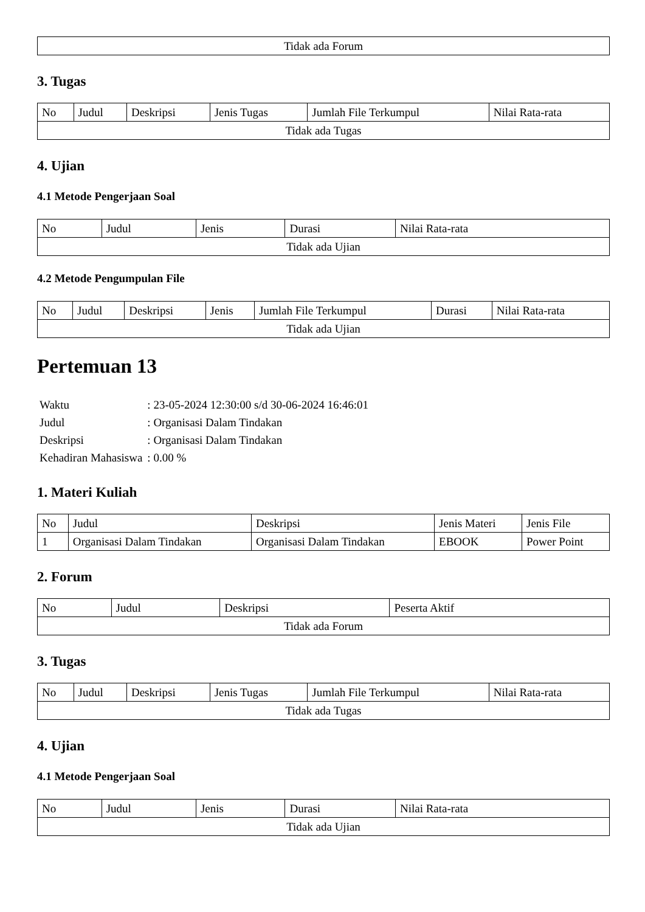| Tidak ada Forum |
3. Tugas
| No | Judul | Deskripsi | Jenis Tugas | Jumlah File Terkumpul | Nilai Rata-rata |
| --- | --- | --- | --- | --- | --- |
| Tidak ada Tugas | | | | | |
4. Ujian
4.1 Metode Pengerjaan Soal
| No | Judul | Jenis | Durasi | Nilai Rata-rata |
| --- | --- | --- | --- | --- |
| Tidak ada Ujian | | | | |
4.2 Metode Pengumpulan File
| No | Judul | Deskripsi | Jenis | Jumlah File Terkumpul | Durasi | Nilai Rata-rata |
| --- | --- | --- | --- | --- | --- | --- |
| Tidak ada Ujian | | | | | | |
Pertemuan 13
| Waktu | : 23-05-2024 12:30:00 s/d 30-06-2024 16:46:01 |
| Judul | : Organisasi Dalam Tindakan |
| Deskripsi | : Organisasi Dalam Tindakan |
| Kehadiran Mahasiswa | : 0.00 % |
1. Materi Kuliah
| No | Judul | Deskripsi | Jenis Materi | Jenis File |
| --- | --- | --- | --- | --- |
| 1 | Organisasi Dalam Tindakan | Organisasi Dalam Tindakan | EBOOK | Power Point |
2. Forum
| No | Judul | Deskripsi | Peserta Aktif |
| --- | --- | --- | --- |
| Tidak ada Forum | | | |
3. Tugas
| No | Judul | Deskripsi | Jenis Tugas | Jumlah File Terkumpul | Nilai Rata-rata |
| --- | --- | --- | --- | --- | --- |
| Tidak ada Tugas | | | | | |
4. Ujian
4.1 Metode Pengerjaan Soal
| No | Judul | Jenis | Durasi | Nilai Rata-rata |
| --- | --- | --- | --- | --- |
| Tidak ada Ujian | | | | |